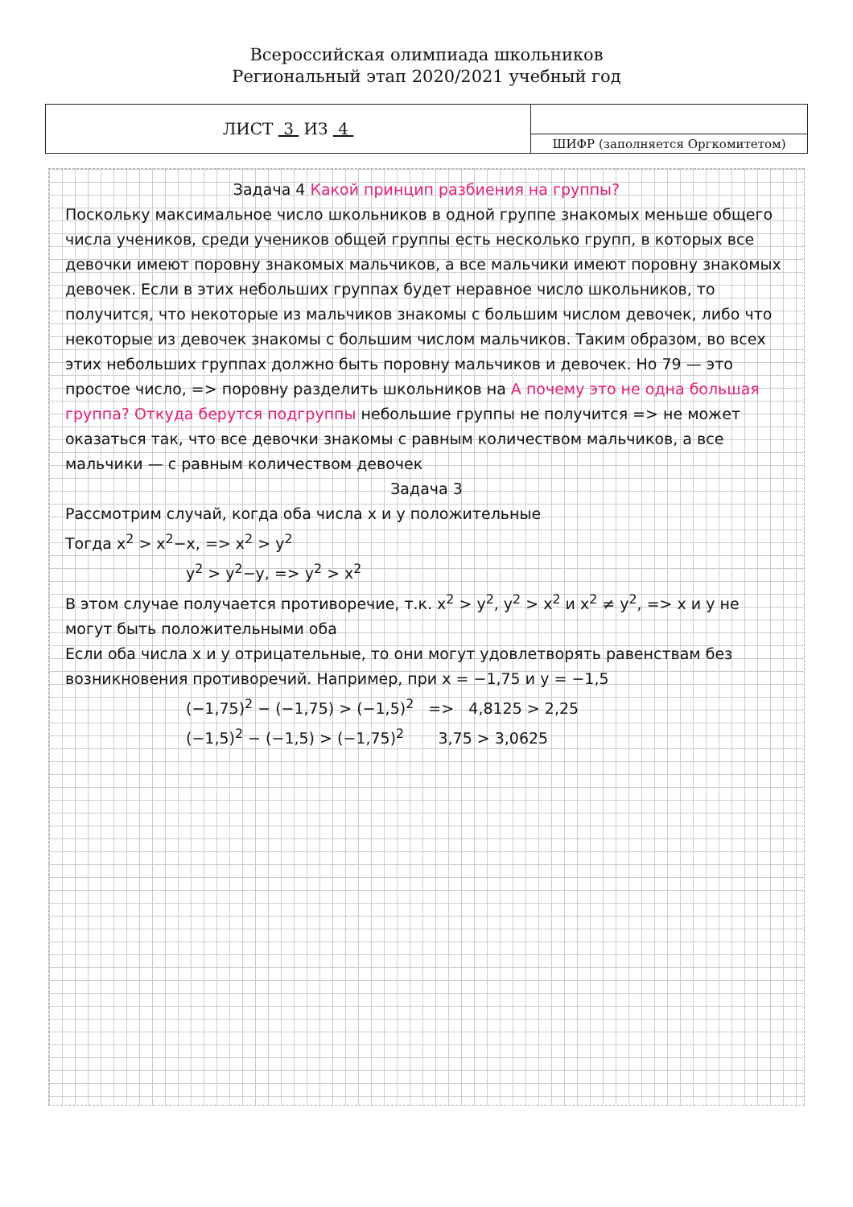Всероссийская олимпиада школьников
Региональный этап 2020/2021 учебный год
| ЛИСТ 3 ИЗ 4 | |
| | ШИФР (заполняется Оргкомитетом) |
Задача 4 Какой принцип разбиения на группы?
Поскольку максимальное число школьников в одной группе знакомых меньше общего числа учеников, среди учеников общей группы есть несколько групп, в которых все девочки имеют поровну знакомых мальчиков, а все мальчики имеют поровну знакомых девочек. Если в этих небольших группах будет неравное число школьников, то получится, что некоторые из мальчиков знакомы с большим числом девочек, либо что некоторые из девочек знакомы с большим числом мальчиков. Таким образом, во всех этих небольших группах должно быть поровну мальчиков и девочек. Но 79 — это простое число, => поровну разделить школьников на А почему это не одна большая группа? Откуда берутся подгруппы небольшие группы не получится => не может оказаться так, что все девочки знакомы с равным количеством мальчиков, а все мальчики — с равным количеством девочек
Задача 3
Рассмотрим случай, когда оба числа x и y положительные
Тогда x<sup>2</sup> > x<sup>2</sup>−x, => x<sup>2</sup> > y<sup>2</sup>
y<sup>2</sup> > y<sup>2</sup>−y, => y<sup>2</sup> > x<sup>2</sup>
В этом случае получается противоречие, т.к. x<sup>2</sup> > y<sup>2</sup>, y<sup>2</sup> > x<sup>2</sup> и x<sup>2</sup> ≠ y<sup>2</sup>, => x и y не могут быть положительными оба
Если оба числа x и y отрицательные, то они могут удовлетворять равенствам без возникновения противоречий. Например, при x = −1,75 и y = −1,5
(−1,75)<sup>2</sup> − (−1,75) > (−1,5)<sup>2</sup> => 4,8125 > 2,25
(−1,5)<sup>2</sup> − (−1,5) > (−1,75)<sup>2</sup> 3,75 > 3,0625